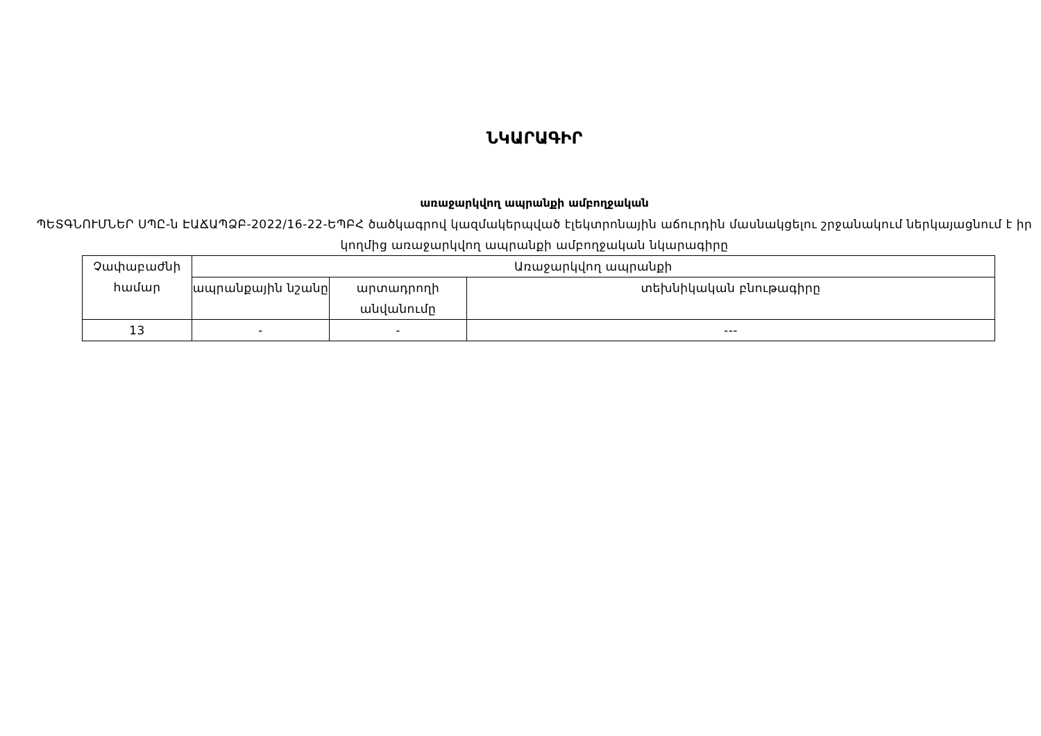ՆԿԱՐԱԳԻՐ
առաջարկվող ապրանքի ամբողջական
ՊԵՏԳՆՈՒՄՆԵՐ ՍՊԸ-ն ԷԱՃԱՊՁԲ-2022/16-22-ԵՊԲՀ ծածկագրով կազմակերպված էլեկտրոնային աճուրդին մասնակցելու շրջանակում ներկայացնում է իր կողմից առաջարկվող ապրանքի ամբողջական նկարագիրը
| Չափաբաժնի համար | Առաջարկվող ապրանքի | | |
| --- | --- | --- | --- |
| | ապրանքային նշանը | արտադրողի անվանումը | տեխնիկական բնութագիրը |
| 13 | - | - | --- |